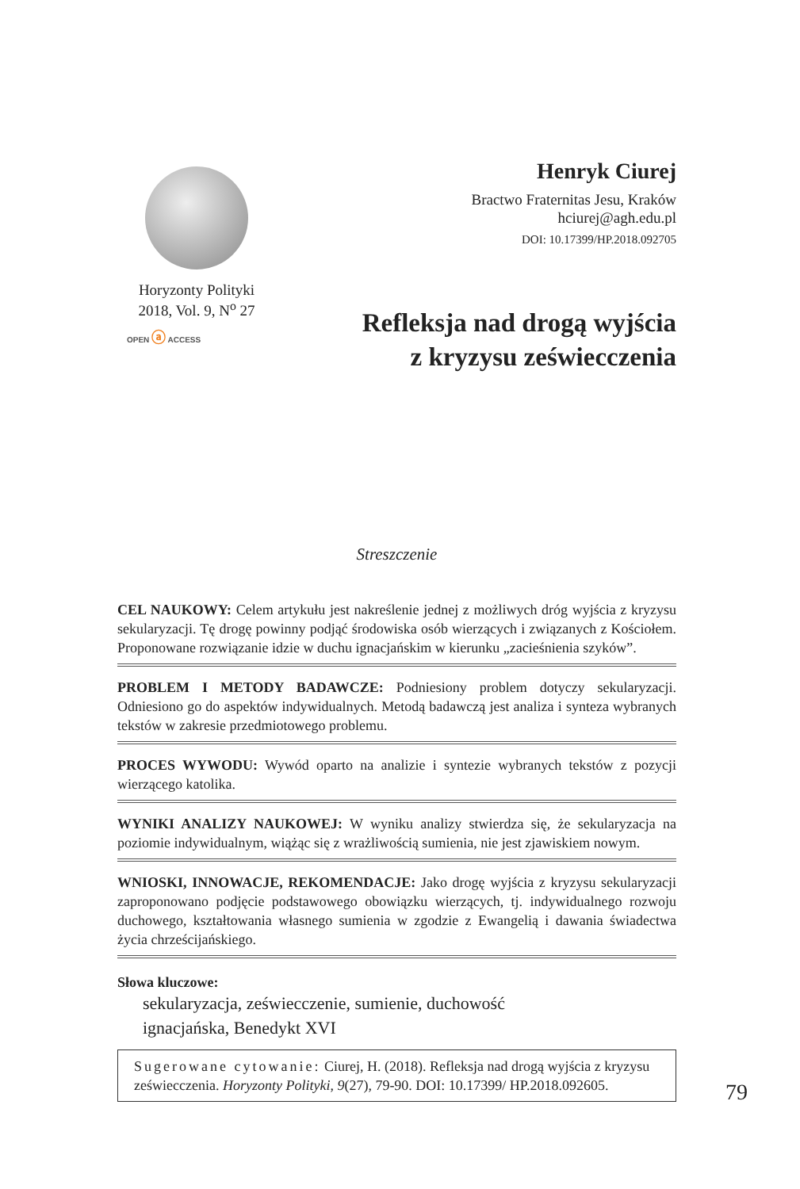Horyzonty Polityki
2018, Vol. 9, N<sup>o</sup> 27
OPEN ⓐ ACCESS
Henryk Ciurej
Bractwo Fraternitas Jesu, Kraków
hciurej@agh.edu.pl
DOI: 10.17399/HP.2018.092705
Refleksja nad drogą wyjścia
z kryzysu zeświecczenia
Streszczenie
CEL NAUKOWY: Celem artykułu jest nakreślenie jednej z możliwych dróg wyjścia z kryzysu sekularyzacji. Tę drogę powinny podjąć środowiska osób wierzących i związanych z Kościołem. Proponowane rozwiązanie idzie w duchu ignacjańskim w kierunku „zacieśnienia szyków”.
PROBLEM I METODY BADAWCZE: Podniesiony problem dotyczy sekularyzacji. Odniesiono go do aspektów indywidualnych. Metodą badawczą jest analiza i synteza wybranych tekstów w zakresie przedmiotowego problemu.
PROCES WYWODU: Wywód oparto na analizie i syntezie wybranych tekstów z pozycji wierzącego katolika.
WYNIKI ANALIZY NAUKOWEJ: W wyniku analizy stwierdza się, że sekularyzacja na poziomie indywidualnym, wiążąc się z wrażliwością sumienia, nie jest zjawiskiem nowym.
WNIOSKI, INNOWACJE, REKOMENDACJE: Jako drogę wyjścia z kryzysu sekularyzacji zaproponowano podjęcie podstawowego obowiązku wierzących, tj. indywidualnego rozwoju duchowego, kształtowania własnego sumienia w zgodzie z Ewangelią i dawania świadectwa życia chrześcijańskiego.
Słowa kluczowe:
sekularyzacja, zeświecczenie, sumienie, duchowość
ignacjańska, Benedykt XVI
Sugerowane cytowanie: Ciurej, H. (2018). Refleksja nad drogą wyjścia z kryzysu zeświecczenia. Horyzonty Polityki, 9(27), 79-90. DOI: 10.17399/ HP.2018.092605.
79